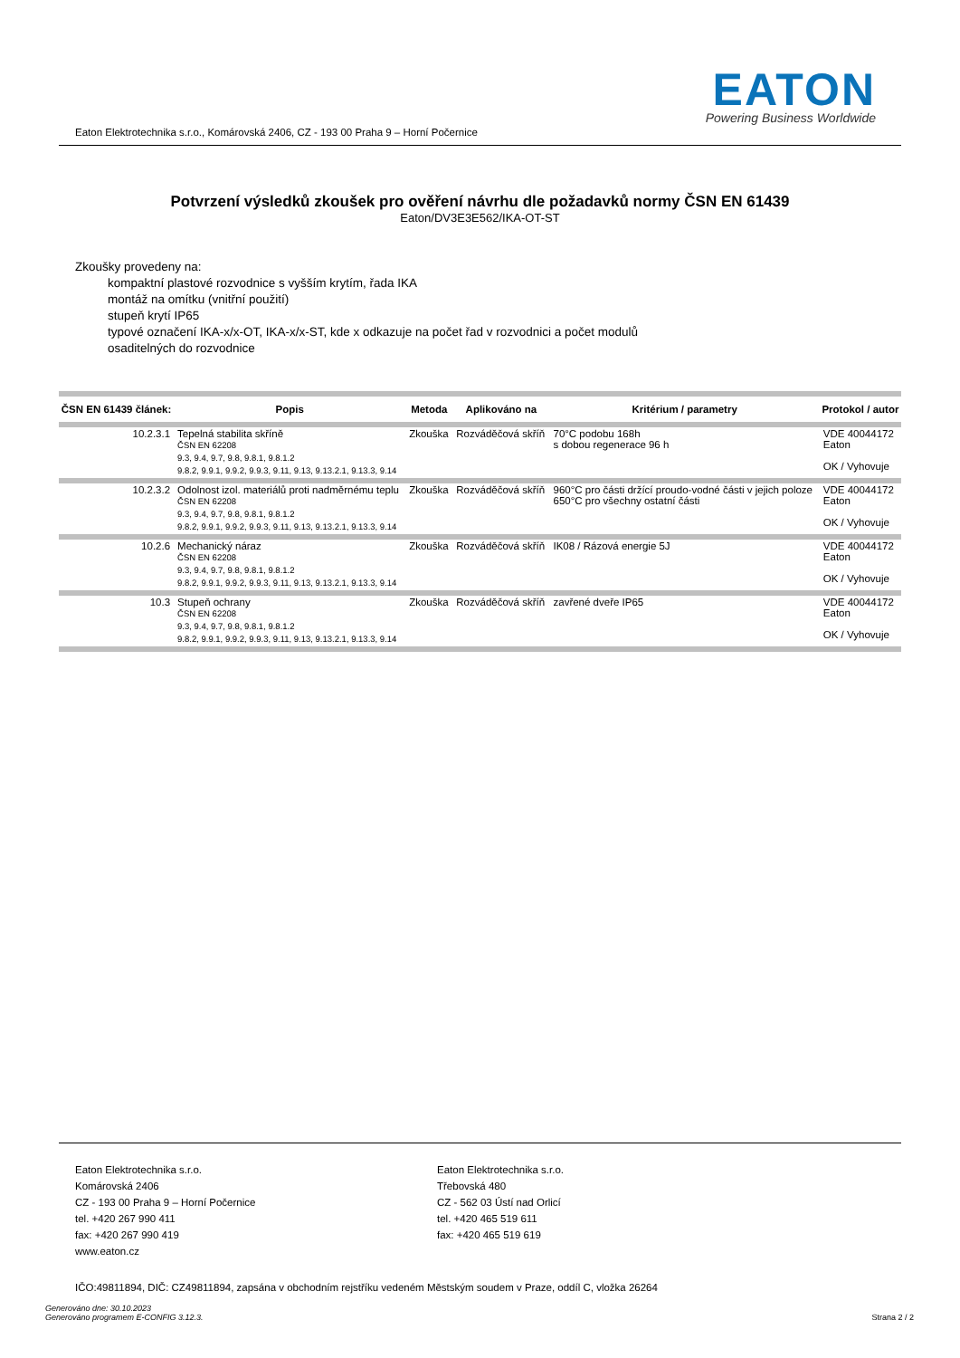Eaton Elektrotechnika s.r.o., Komárovská 2406, CZ - 193 00 Praha 9 – Horní Počernice
EATON
Powering Business Worldwide
Potvrzení výsledků zkoušek pro ověření návrhu dle požadavků normy ČSN EN 61439
Eaton/DV3E3E562/IKA-OT-ST
Zkoušky provedeny na:
kompaktní plastové rozvodnice s vyšším krytím, řada IKA
montáž na omítku (vnitřní použití)
stupeň krytí IP65
typové označení IKA-x/x-OT, IKA-x/x-ST, kde x odkazuje na počet řad v rozvodnici a počet modulů
osaditelných do rozvodnice
| ČSN EN 61439 článek: | Popis | Metoda | Aplikováno na | Kritérium / parametry | Protokol / autor |
| --- | --- | --- | --- | --- | --- |
| 10.2.3.1 | Tepelná stabilita skříně ČSN EN 62208 9.3, 9.4, 9.7, 9.8, 9.8.1, 9.8.1.2 9.8.2, 9.9.1, 9.9.2, 9.9.3, 9.11, 9.13, 9.13.2.1, 9.13.3, 9.14 | Zkouška | Rozváděčová skříň | 70°C podobu 168h s dobou regenerace 96 h | VDE 40044172 Eaton OK / Vyhovuje |
| 10.2.3.2 | Odolnost izol. materiálů proti nadměrnému teplu ČSN EN 62208 9.3, 9.4, 9.7, 9.8, 9.8.1, 9.8.1.2 9.8.2, 9.9.1, 9.9.2, 9.9.3, 9.11, 9.13, 9.13.2.1, 9.13.3, 9.14 | Zkouška | Rozváděčová skříň | 960°C pro části držící proudo-vodné části v jejich poloze 650°C pro všechny ostatní části | VDE 40044172 Eaton OK / Vyhovuje |
| 10.2.6 | Mechanický náraz ČSN EN 62208 9.3, 9.4, 9.7, 9.8, 9.8.1, 9.8.1.2 9.8.2, 9.9.1, 9.9.2, 9.9.3, 9.11, 9.13, 9.13.2.1, 9.13.3, 9.14 | Zkouška | Rozváděčová skříň | IK08 / Rázová energie 5J | VDE 40044172 Eaton OK / Vyhovuje |
| 10.3 | Stupeň ochrany ČSN EN 62208 9.3, 9.4, 9.7, 9.8, 9.8.1, 9.8.1.2 9.8.2, 9.9.1, 9.9.2, 9.9.3, 9.11, 9.13, 9.13.2.1, 9.13.3, 9.14 | Zkouška | Rozváděčová skříň | zavřené dveře IP65 | VDE 40044172 Eaton OK / Vyhovuje |
Eaton Elektrotechnika s.r.o.
Komárovská 2406
CZ - 193 00 Praha 9 – Horní Počernice
tel. +420 267 990 411
fax: +420 267 990 419
www.eaton.cz
Eaton Elektrotechnika s.r.o.
Třebovská 480
CZ - 562 03 Ústí nad Orlicí
tel. +420 465 519 611
fax: +420 465 519 619
IČO:49811894, DIČ: CZ49811894, zapsána v obchodním rejstříku vedeném Městským soudem v Praze, oddíl C, vložka 26264
Generováno dne: 30.10.2023
Generováno programem E-CONFIG 3.12.3.
Strana 2 / 2